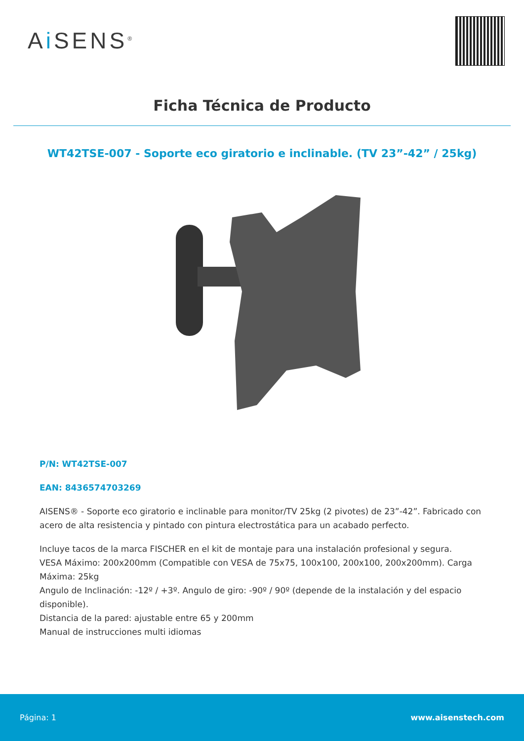Ai SENS<sup>®</sup>
Ficha Técnica de Producto
WT42TSE-007 - Soporte eco giratorio e inclinable. (TV 23”-42” / 25kg)
P/N: WT42TSE-007
EAN: 8436574703269
AISENS® - Soporte eco giratorio e inclinable para monitor/TV 25kg (2 pivotes) de 23”-42”. Fabricado con acero de alta resistencia y pintado con pintura electrostática para un acabado perfecto.
Incluye tacos de la marca FISCHER en el kit de montaje para una instalación profesional y segura.
VESA Máximo: 200x200mm (Compatible con VESA de 75x75, 100x100, 200x100, 200x200mm). Carga Máxima: 25kg
Angulo de Inclinación: -12º / +3º. Angulo de giro: -90º / 90º (depende de la instalación y del espacio disponible).
Distancia de la pared: ajustable entre 65 y 200mm
Manual de instrucciones multi idiomas
Página: 1 www.aisenstech.com